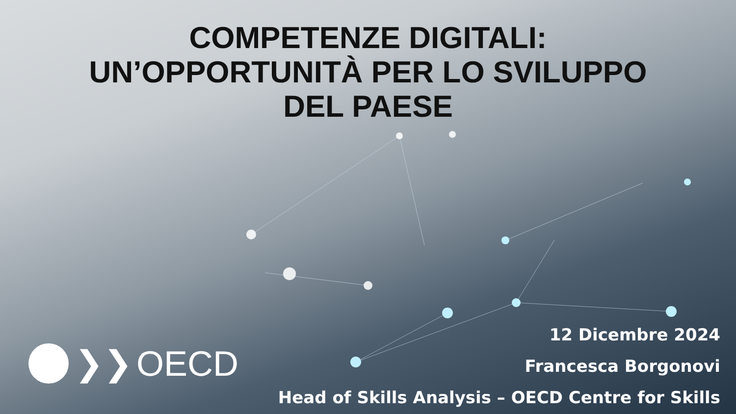COMPETENZE DIGITALI:
UN’OPPORTUNITÀ PER LO SVILUPPO
DEL PAESE
❯❯ OECD
12 Dicembre 2024
Francesca Borgonovi
Head of Skills Analysis – OECD Centre for Skills